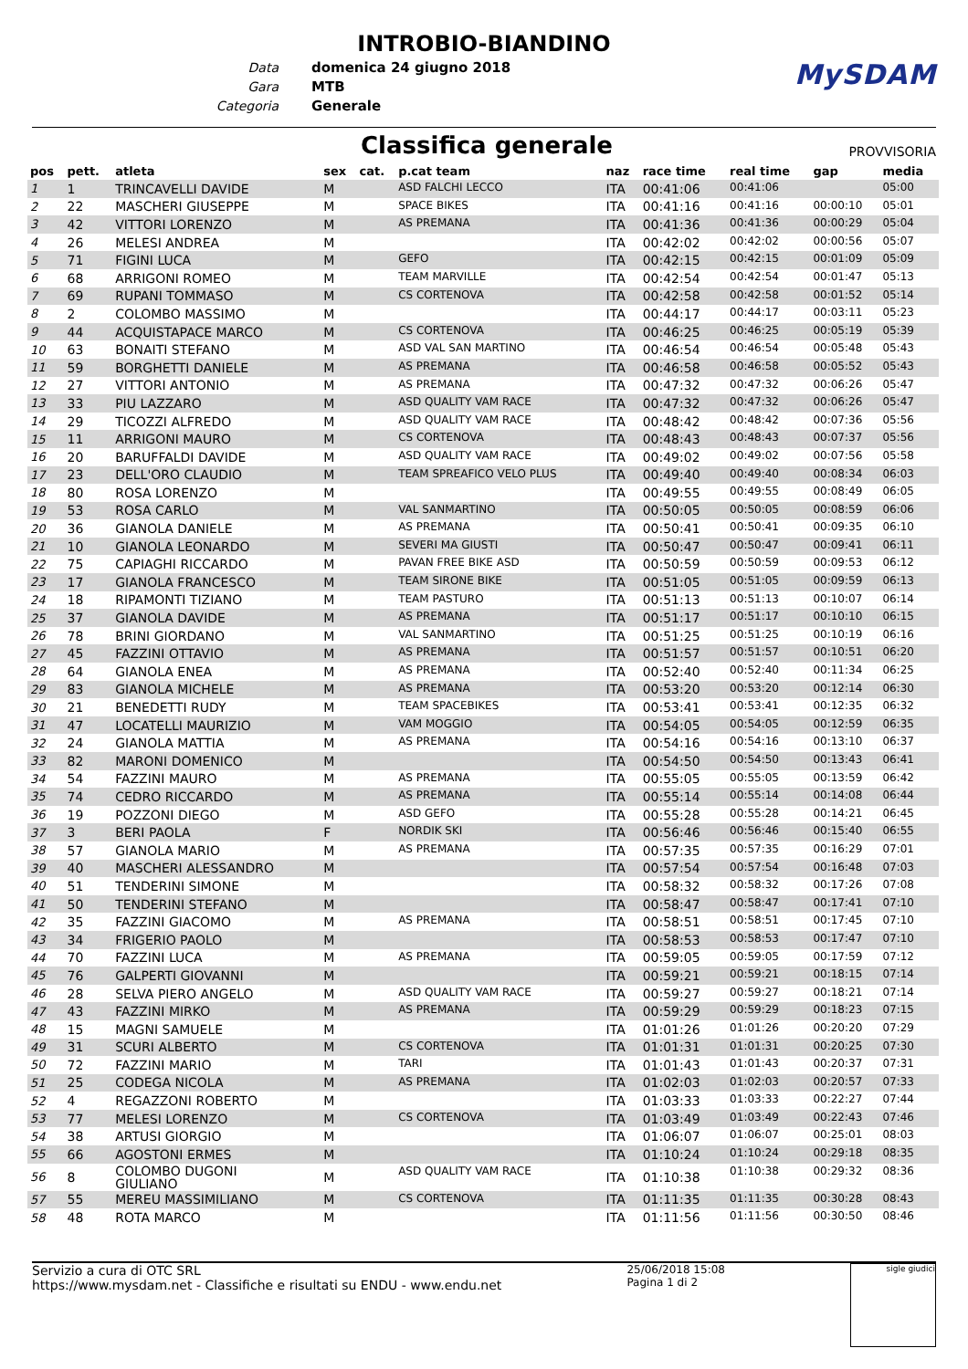INTROBIO-BIANDINO
Data
Gara
Categoria
domenica 24 giugno 2018
MTB
Generale
MySDAM
Classifica generale
PROVVISORIA
| pos | pett. | atleta | sex | cat. | p.cat team | naz | race time | real time | gap | media |
| --- | --- | --- | --- | --- | --- | --- | --- | --- | --- | --- |
| 1 | 1 | TRINCAVELLI DAVIDE | M | | ASD FALCHI LECCO | ITA | 00:41:06 | 00:41:06 | | 05:00 |
| 2 | 22 | MASCHERI GIUSEPPE | M | | SPACE BIKES | ITA | 00:41:16 | 00:41:16 | 00:00:10 | 05:01 |
| 3 | 42 | VITTORI LORENZO | M | | AS PREMANA | ITA | 00:41:36 | 00:41:36 | 00:00:29 | 05:04 |
| 4 | 26 | MELESI ANDREA | M | | | ITA | 00:42:02 | 00:42:02 | 00:00:56 | 05:07 |
| 5 | 71 | FIGINI LUCA | M | | GEFO | ITA | 00:42:15 | 00:42:15 | 00:01:09 | 05:09 |
| 6 | 68 | ARRIGONI ROMEO | M | | TEAM MARVILLE | ITA | 00:42:54 | 00:42:54 | 00:01:47 | 05:13 |
| 7 | 69 | RUPANI TOMMASO | M | | CS CORTENOVA | ITA | 00:42:58 | 00:42:58 | 00:01:52 | 05:14 |
| 8 | 2 | COLOMBO MASSIMO | M | | | ITA | 00:44:17 | 00:44:17 | 00:03:11 | 05:23 |
| 9 | 44 | ACQUISTAPACE MARCO | M | | CS CORTENOVA | ITA | 00:46:25 | 00:46:25 | 00:05:19 | 05:39 |
| 10 | 63 | BONAITI STEFANO | M | | ASD VAL SAN MARTINO | ITA | 00:46:54 | 00:46:54 | 00:05:48 | 05:43 |
| 11 | 59 | BORGHETTI DANIELE | M | | AS PREMANA | ITA | 00:46:58 | 00:46:58 | 00:05:52 | 05:43 |
| 12 | 27 | VITTORI ANTONIO | M | | AS PREMANA | ITA | 00:47:32 | 00:47:32 | 00:06:26 | 05:47 |
| 13 | 33 | PIU LAZZARO | M | | ASD QUALITY VAM RACE | ITA | 00:47:32 | 00:47:32 | 00:06:26 | 05:47 |
| 14 | 29 | TICOZZI ALFREDO | M | | ASD QUALITY VAM RACE | ITA | 00:48:42 | 00:48:42 | 00:07:36 | 05:56 |
| 15 | 11 | ARRIGONI MAURO | M | | CS CORTENOVA | ITA | 00:48:43 | 00:48:43 | 00:07:37 | 05:56 |
| 16 | 20 | BARUFFALDI DAVIDE | M | | ASD QUALITY VAM RACE | ITA | 00:49:02 | 00:49:02 | 00:07:56 | 05:58 |
| 17 | 23 | DELL'ORO CLAUDIO | M | | TEAM SPREAFICO VELO PLUS | ITA | 00:49:40 | 00:49:40 | 00:08:34 | 06:03 |
| 18 | 80 | ROSA LORENZO | M | | | ITA | 00:49:55 | 00:49:55 | 00:08:49 | 06:05 |
| 19 | 53 | ROSA CARLO | M | | VAL SANMARTINO | ITA | 00:50:05 | 00:50:05 | 00:08:59 | 06:06 |
| 20 | 36 | GIANOLA DANIELE | M | | AS PREMANA | ITA | 00:50:41 | 00:50:41 | 00:09:35 | 06:10 |
| 21 | 10 | GIANOLA LEONARDO | M | | SEVERI MA GIUSTI | ITA | 00:50:47 | 00:50:47 | 00:09:41 | 06:11 |
| 22 | 75 | CAPIAGHI RICCARDO | M | | PAVAN FREE BIKE ASD | ITA | 00:50:59 | 00:50:59 | 00:09:53 | 06:12 |
| 23 | 17 | GIANOLA FRANCESCO | M | | TEAM SIRONE BIKE | ITA | 00:51:05 | 00:51:05 | 00:09:59 | 06:13 |
| 24 | 18 | RIPAMONTI TIZIANO | M | | TEAM PASTURO | ITA | 00:51:13 | 00:51:13 | 00:10:07 | 06:14 |
| 25 | 37 | GIANOLA DAVIDE | M | | AS PREMANA | ITA | 00:51:17 | 00:51:17 | 00:10:10 | 06:15 |
| 26 | 78 | BRINI GIORDANO | M | | VAL SANMARTINO | ITA | 00:51:25 | 00:51:25 | 00:10:19 | 06:16 |
| 27 | 45 | FAZZINI OTTAVIO | M | | AS PREMANA | ITA | 00:51:57 | 00:51:57 | 00:10:51 | 06:20 |
| 28 | 64 | GIANOLA ENEA | M | | AS PREMANA | ITA | 00:52:40 | 00:52:40 | 00:11:34 | 06:25 |
| 29 | 83 | GIANOLA MICHELE | M | | AS PREMANA | ITA | 00:53:20 | 00:53:20 | 00:12:14 | 06:30 |
| 30 | 21 | BENEDETTI RUDY | M | | TEAM SPACEBIKES | ITA | 00:53:41 | 00:53:41 | 00:12:35 | 06:32 |
| 31 | 47 | LOCATELLI MAURIZIO | M | | VAM MOGGIO | ITA | 00:54:05 | 00:54:05 | 00:12:59 | 06:35 |
| 32 | 24 | GIANOLA MATTIA | M | | AS PREMANA | ITA | 00:54:16 | 00:54:16 | 00:13:10 | 06:37 |
| 33 | 82 | MARONI DOMENICO | M | | | ITA | 00:54:50 | 00:54:50 | 00:13:43 | 06:41 |
| 34 | 54 | FAZZINI MAURO | M | | AS PREMANA | ITA | 00:55:05 | 00:55:05 | 00:13:59 | 06:42 |
| 35 | 74 | CEDRO RICCARDO | M | | AS PREMANA | ITA | 00:55:14 | 00:55:14 | 00:14:08 | 06:44 |
| 36 | 19 | POZZONI DIEGO | M | | ASD GEFO | ITA | 00:55:28 | 00:55:28 | 00:14:21 | 06:45 |
| 37 | 3 | BERI PAOLA | F | | NORDIK SKI | ITA | 00:56:46 | 00:56:46 | 00:15:40 | 06:55 |
| 38 | 57 | GIANOLA MARIO | M | | AS PREMANA | ITA | 00:57:35 | 00:57:35 | 00:16:29 | 07:01 |
| 39 | 40 | MASCHERI ALESSANDRO | M | | | ITA | 00:57:54 | 00:57:54 | 00:16:48 | 07:03 |
| 40 | 51 | TENDERINI SIMONE | M | | | ITA | 00:58:32 | 00:58:32 | 00:17:26 | 07:08 |
| 41 | 50 | TENDERINI STEFANO | M | | | ITA | 00:58:47 | 00:58:47 | 00:17:41 | 07:10 |
| 42 | 35 | FAZZINI GIACOMO | M | | AS PREMANA | ITA | 00:58:51 | 00:58:51 | 00:17:45 | 07:10 |
| 43 | 34 | FRIGERIO PAOLO | M | | | ITA | 00:58:53 | 00:58:53 | 00:17:47 | 07:10 |
| 44 | 70 | FAZZINI LUCA | M | | AS PREMANA | ITA | 00:59:05 | 00:59:05 | 00:17:59 | 07:12 |
| 45 | 76 | GALPERTI GIOVANNI | M | | | ITA | 00:59:21 | 00:59:21 | 00:18:15 | 07:14 |
| 46 | 28 | SELVA PIERO ANGELO | M | | ASD QUALITY VAM RACE | ITA | 00:59:27 | 00:59:27 | 00:18:21 | 07:14 |
| 47 | 43 | FAZZINI MIRKO | M | | AS PREMANA | ITA | 00:59:29 | 00:59:29 | 00:18:23 | 07:15 |
| 48 | 15 | MAGNI SAMUELE | M | | | ITA | 01:01:26 | 01:01:26 | 00:20:20 | 07:29 |
| 49 | 31 | SCURI ALBERTO | M | | CS CORTENOVA | ITA | 01:01:31 | 01:01:31 | 00:20:25 | 07:30 |
| 50 | 72 | FAZZINI MARIO | M | | TARI | ITA | 01:01:43 | 01:01:43 | 00:20:37 | 07:31 |
| 51 | 25 | CODEGA NICOLA | M | | AS PREMANA | ITA | 01:02:03 | 01:02:03 | 00:20:57 | 07:33 |
| 52 | 4 | REGAZZONI ROBERTO | M | | | ITA | 01:03:33 | 01:03:33 | 00:22:27 | 07:44 |
| 53 | 77 | MELESI LORENZO | M | | CS CORTENOVA | ITA | 01:03:49 | 01:03:49 | 00:22:43 | 07:46 |
| 54 | 38 | ARTUSI GIORGIO | M | | | ITA | 01:06:07 | 01:06:07 | 00:25:01 | 08:03 |
| 55 | 66 | AGOSTONI ERMES | M | | | ITA | 01:10:24 | 01:10:24 | 00:29:18 | 08:35 |
| 56 | 8 | COLOMBO DUGONI GIULIANO | M | | ASD QUALITY VAM RACE | ITA | 01:10:38 | 01:10:38 | 00:29:32 | 08:36 |
| 57 | 55 | MEREU MASSIMILIANO | M | | CS CORTENOVA | ITA | 01:11:35 | 01:11:35 | 00:30:28 | 08:43 |
| 58 | 48 | ROTA MARCO | M | | | ITA | 01:11:56 | 01:11:56 | 00:30:50 | 08:46 |
Servizio a cura di OTC SRL
https://www.mysdam.net - Classifiche e risultati su ENDU - www.endu.net
25/06/2018 15:08
Pagina 1 di 2
sigle giudici